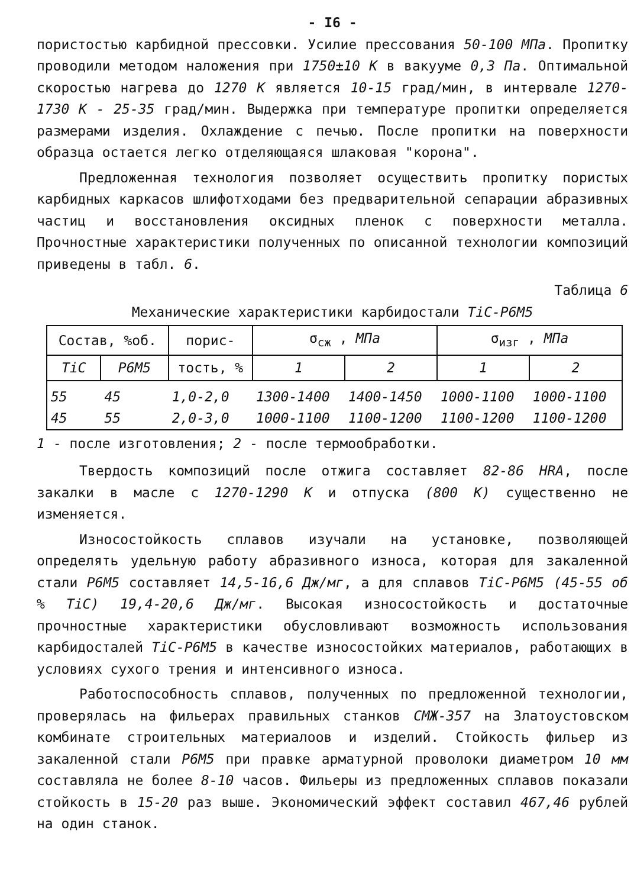- I6 -
пористостью карбидной прессовки. Усилие прессования 50-100 МПа. Пропитку проводили методом наложения при 1750±10 К в вакууме 0,3 Па. Оптимальной скоростью нагрева до 1270 К является 10-15 град/мин, в интервале 1270-1730 К - 25-35 град/мин. Выдержка при температуре пропитки определяется размерами изделия. Охлаждение с печью. После пропитки на поверхности образца остается легко отделяющаяся шлаковая "корона".
Предложенная технология позволяет осуществить пропитку пористых карбидных каркасов шлифотходами без предварительной сепарации абразивных частиц и восстановления оксидных пленок с поверхности металла. Прочностные характеристики полученных по описанной технологии композиций приведены в табл. 6.
Таблица 6
Механические характеристики карбидостали TiC-P6M5
| Состав, %об. | | порис- | σ<sub>сж</sub> , МПа | | σ<sub>изг</sub> , МПа | |
| --- | --- | --- | --- | --- | --- | --- |
| TiC | P6M5 | тость, % | 1 | 2 | 1 | 2 |
| 55 | 45 | 1,0-2,0 | 1300-1400 | 1400-1450 | 1000-1100 | 1000-1100 |
| 45 | 55 | 2,0-3,0 | 1000-1100 | 1100-1200 | 1100-1200 | 1100-1200 |
1 - после изготовления; 2 - после термообработки.
Твердость композиций после отжига составляет 82-86 HRA, после закалки в масле с 1270-1290 К и отпуска (800 К) существенно не изменяется.
Износостойкость сплавов изучали на установке, позволяющей определять удельную работу абразивного износа, которая для закаленной стали P6M5 составляет 14,5-16,6 Дж/мг, а для сплавов TiC-P6M5 (45-55 об % TiC) 19,4-20,6 Дж/мг. Высокая износостойкость и достаточные прочностные характеристики обусловливают возможность использования карбидосталей TiC-P6M5 в качестве износостойких материалов, работающих в условиях сухого трения и интенсивного износа.
Работоспособность сплавов, полученных по предложенной технологии, проверялась на фильерах правильных станков СМЖ-357 на Златоустовском комбинате строительных материалоов и изделий. Стойкость фильер из закаленной стали P6M5 при правке арматурной проволоки диаметром 10 мм составляла не более 8-10 часов. Фильеры из предложенных сплавов показали стойкость в 15-20 раз выше. Экономический эффект составил 467,46 рублей на один станок.